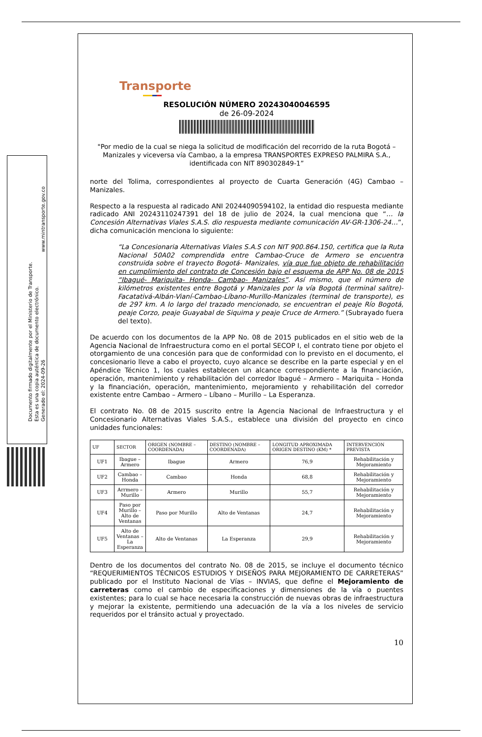Documento firmado digitalmente por el Ministerio de Transporte.
Esta es una copia auténtica de documento electrónico.
Generado el: 2024-09-26
www.mintransporte.gov.co
Transporte
RESOLUCIÓN NÚMERO 20243040046595
de 26-09-2024
"Por medio de la cual se niega la solicitud de modificación del recorrido de la ruta Bogotá – Manizales y viceversa vía Cambao, a la empresa TRANSPORTES EXPRESO PALMIRA S.A., identificada con NIT 890302849-1”
norte del Tolima, correspondientes al proyecto de Cuarta Generación (4G) Cambao – Manizales.
Respecto a la respuesta al radicado ANI 20244090594102, la entidad dio respuesta mediante radicado ANI 20243110247391 del 18 de julio de 2024, la cual menciona que “… la Concesión Alternativas Viales S.A.S. dio respuesta mediante comunicación AV-GR-1306-24…”, dicha comunicación menciona lo siguiente:
“La Concesionaria Alternativas Viales S.A.S con NIT 900.864.150, certifica que la Ruta Nacional 50A02 comprendida entre Cambao-Cruce de Armero se encuentra construida sobre el trayecto Bogotá- Manizales, vía que fue objeto de rehabilitación en cumplimiento del contrato de Concesión bajo el esquema de APP No. 08 de 2015 “Ibagué- Mariquita- Honda- Cambao- Manizales”. Así mismo, que el número de kilómetros existentes entre Bogotá y Manizales por la vía Bogotá (terminal salitre)-Facatativá-Albán-Vianí-Cambao-Líbano-Murillo-Manizales (terminal de transporte), es de 297 km. A lo largo del trazado mencionado, se encuentran el peaje Río Bogotá, peaje Corzo, peaje Guayabal de Siquima y peaje Cruce de Armero.” (Subrayado fuera del texto).
De acuerdo con los documentos de la APP No. 08 de 2015 publicados en el sitio web de la Agencia Nacional de Infraestructura como en el portal SECOP I, el contrato tiene por objeto el otorgamiento de una concesión para que de conformidad con lo previsto en el documento, el concesionario lleve a cabo el proyecto, cuyo alcance se describe en la parte especial y en el Apéndice Técnico 1, los cuales establecen un alcance correspondiente a la financiación, operación, mantenimiento y rehabilitación del corredor Ibagué – Armero – Mariquita – Honda y la financiación, operación, mantenimiento, mejoramiento y rehabilitación del corredor existente entre Cambao – Armero – Líbano – Murillo – La Esperanza.
El contrato No. 08 de 2015 suscrito entre la Agencia Nacional de Infraestructura y el Concesionario Alternativas Viales S.A.S., establece una división del proyecto en cinco unidades funcionales:
| UF | SECTOR | ORIGEN (NOMBRE – COORDENADA) | DESTINO (NOMBRE – COORDENADA) | LONGITUD APROXIMADA ORIGEN DESTINO (KM) * | INTERVENCIÓN PREVISTA |
| --- | --- | --- | --- | --- | --- |
| UF1 | Ibague – Armero | Ibague | Armero | 76,9 | Rehabilitación y Mejoramiento |
| UF2 | Cambao – Honda | Cambao | Honda | 68,8 | Rehabilitación y Mejoramiento |
| UF3 | Arrmero – Murillo | Armero | Murillo | 55,7 | Rehabilitación y Mejoramiento |
| UF4 | Paso por Murillo – Alto de Ventanas | Paso por Murillo | Alto de Ventanas | 24,7 | Rehabilitación y Mejoramiento |
| UF5 | Alto de Ventanas – La Esperanza | Alto de Ventanas | La Esperanza | 29,9 | Rehabilitación y Mejoramiento |
Dentro de los documentos del contrato No. 08 de 2015, se incluye el documento técnico “REQUERIMIENTOS TÉCNICOS ESTUDIOS Y DISEÑOS PARA MEJORAMIENTO DE CARRETERAS” publicado por el Instituto Nacional de Vías – INVIAS, que define el Mejoramiento de carreteras como el cambio de especificaciones y dimensiones de la vía o puentes existentes; para lo cual se hace necesaria la construcción de nuevas obras de infraestructura y mejorar la existente, permitiendo una adecuación de la vía a los niveles de servicio requeridos por el tránsito actual y proyectado.
10